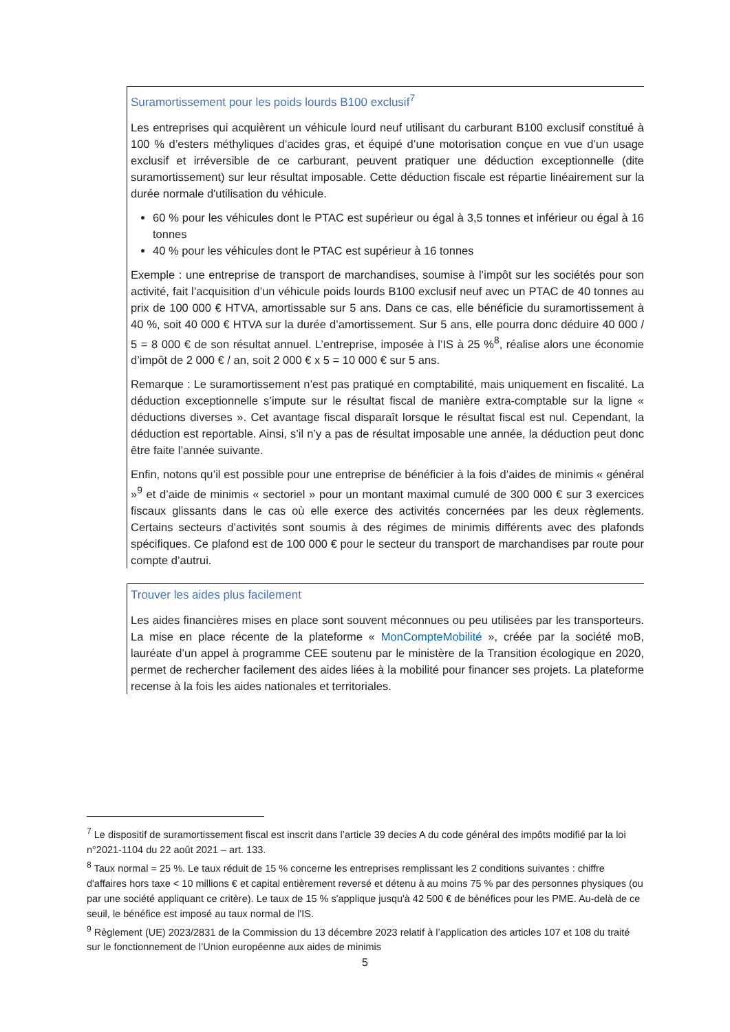Suramortissement pour les poids lourds B100 exclusif<sup>7</sup>
Les entreprises qui acquièrent un véhicule lourd neuf utilisant du carburant B100 exclusif constitué à 100 % d’esters méthyliques d’acides gras, et équipé d’une motorisation conçue en vue d’un usage exclusif et irréversible de ce carburant, peuvent pratiquer une déduction exceptionnelle (dite suramortissement) sur leur résultat imposable. Cette déduction fiscale est répartie linéairement sur la durée normale d'utilisation du véhicule.
60 % pour les véhicules dont le PTAC est supérieur ou égal à 3,5 tonnes et inférieur ou égal à 16 tonnes
40 % pour les véhicules dont le PTAC est supérieur à 16 tonnes
Exemple : une entreprise de transport de marchandises, soumise à l’impôt sur les sociétés pour son activité, fait l’acquisition d’un véhicule poids lourds B100 exclusif neuf avec un PTAC de 40 tonnes au prix de 100 000 € HTVA, amortissable sur 5 ans. Dans ce cas, elle bénéficie du suramortissement à 40 %, soit 40 000 € HTVA sur la durée d’amortissement. Sur 5 ans, elle pourra donc déduire 40 000 / 5 = 8 000 € de son résultat annuel. L’entreprise, imposée à l’IS à 25 %<sup>8</sup>, réalise alors une économie d’impôt de 2 000 € / an, soit 2 000 € x 5 = 10 000 € sur 5 ans.
Remarque : Le suramortissement n’est pas pratiqué en comptabilité, mais uniquement en fiscalité. La déduction exceptionnelle s’impute sur le résultat fiscal de manière extra-comptable sur la ligne « déductions diverses ». Cet avantage fiscal disparaît lorsque le résultat fiscal est nul. Cependant, la déduction est reportable. Ainsi, s’il n’y a pas de résultat imposable une année, la déduction peut donc être faite l’année suivante.
Enfin, notons qu’il est possible pour une entreprise de bénéficier à la fois d’aides de minimis « général »<sup>9</sup> et d’aide de minimis « sectoriel » pour un montant maximal cumulé de 300 000 € sur 3 exercices fiscaux glissants dans le cas où elle exerce des activités concernées par les deux règlements. Certains secteurs d’activités sont soumis à des régimes de minimis différents avec des plafonds spécifiques. Ce plafond est de 100 000 € pour le secteur du transport de marchandises par route pour compte d’autrui.
Trouver les aides plus facilement
Les aides financières mises en place sont souvent méconnues ou peu utilisées par les transporteurs. La mise en place récente de la plateforme « MonCompteMobilité », créée par la société moB, lauréate d’un appel à programme CEE soutenu par le ministère de la Transition écologique en 2020, permet de rechercher facilement des aides liées à la mobilité pour financer ses projets. La plateforme recense à la fois les aides nationales et territoriales.
<sup>7</sup> Le dispositif de suramortissement fiscal est inscrit dans l’article 39 decies A du code général des impôts modifié par la loi n°2021-1104 du 22 août 2021 – art. 133.
<sup>8</sup> Taux normal = 25 %. Le taux réduit de 15 % concerne les entreprises remplissant les 2 conditions suivantes : chiffre d'affaires hors taxe < 10 millions € et capital entièrement reversé et détenu à au moins 75 % par des personnes physiques (ou par une société appliquant ce critère). Le taux de 15 % s'applique jusqu'à 42 500 € de bénéfices pour les PME. Au-delà de ce seuil, le bénéfice est imposé au taux normal de l'IS.
<sup>9</sup> Règlement (UE) 2023/2831 de la Commission du 13 décembre 2023 relatif à l’application des articles 107 et 108 du traité sur le fonctionnement de l’Union européenne aux aides de minimis
5